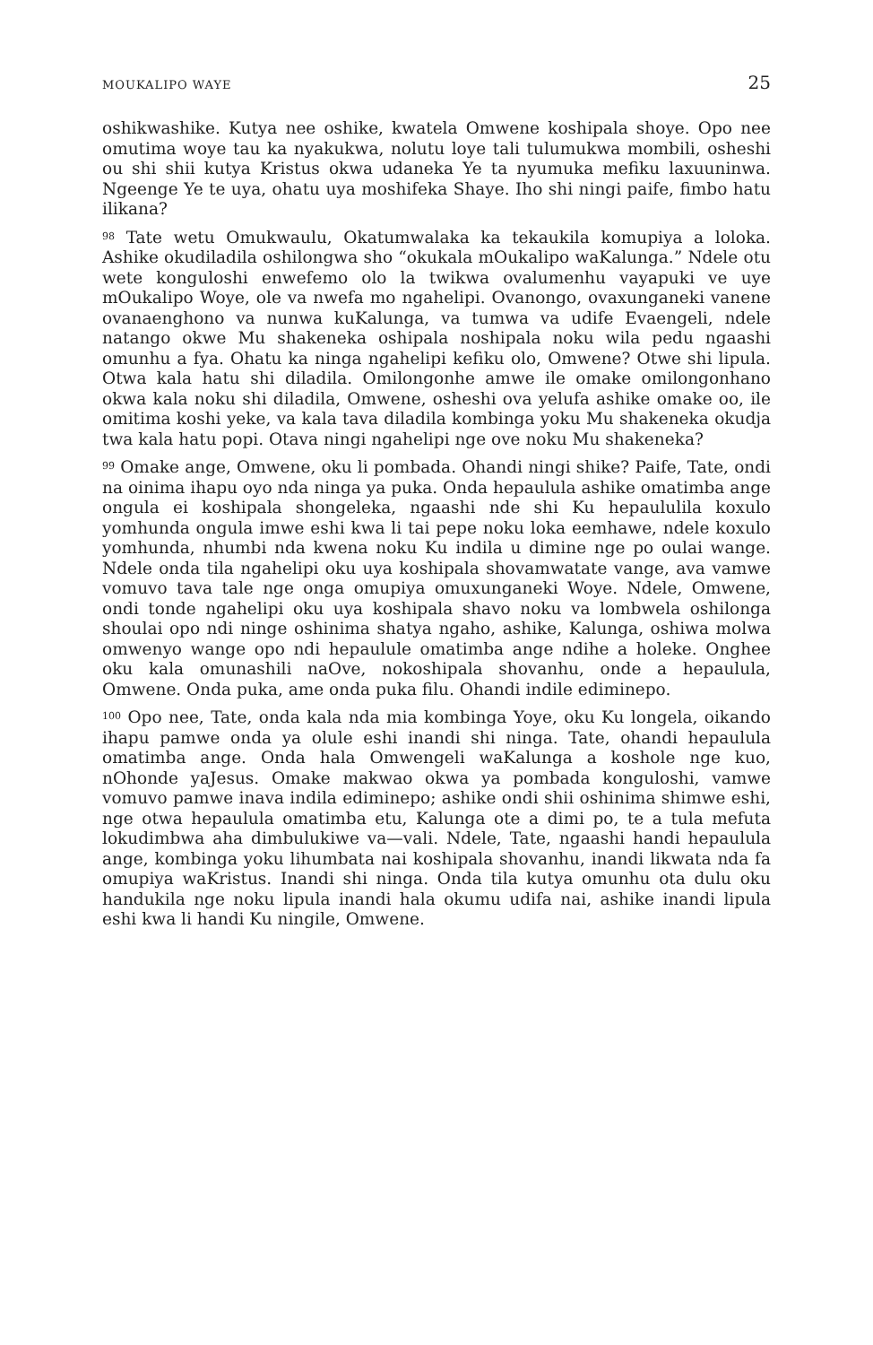MOUKALIPO WAYE 25
oshikwashike. Kutya nee oshike, kwatela Omwene koshipala shoye. Opo nee omutima woye tau ka nyakukwa, nolutu loye tali tulumukwa mombili, osheshi ou shi shii kutya Kristus okwa udaneka Ye ta nyumuka mefiku laxuuninwa. Ngeenge Ye te uya, ohatu uya moshifeka Shaye. Iho shi ningi paife, fimbo hatu ilikana?
<sup>98</sup> Tate wetu Omukwaulu, Okatumwalaka ka tekaukila komupiya a loloka. Ashike okudiladila oshilongwa sho “okukala mOukalipo waKalunga.” Ndele otu wete konguloshi enwefemo olo la twikwa ovalumenhu vayapuki ve uye mOukalipo Woye, ole va nwefa mo ngahelipi. Ovanongo, ovaxunganeki vanene ovanaenghono va nunwa kuKalunga, va tumwa va udife Evaengeli, ndele natango okwe Mu shakeneka oshipala noshipala noku wila pedu ngaashi omunhu a fya. Ohatu ka ninga ngahelipi kefiku olo, Omwene? Otwe shi lipula. Otwa kala hatu shi diladila. Omilongonhe amwe ile omake omilongonhano okwa kala noku shi diladila, Omwene, osheshi ova yelufa ashike omake oo, ile omitima koshi yeke, va kala tava diladila kombinga yoku Mu shakeneka okudja twa kala hatu popi. Otava ningi ngahelipi nge ove noku Mu shakeneka?
<sup>99</sup> Omake ange, Omwene, oku li pombada. Ohandi ningi shike? Paife, Tate, ondi na oinima ihapu oyo nda ninga ya puka. Onda hepaulula ashike omatimba ange ongula ei koshipala shongeleka, ngaashi nde shi Ku hepaululila koxulo yomhunda ongula imwe eshi kwa li tai pepe noku loka eemhawe, ndele koxulo yomhunda, nhumbi nda kwena noku Ku indila u dimine nge po oulai wange. Ndele onda tila ngahelipi oku uya koshipala shovamwatate vange, ava vamwe vomuvo tava tale nge onga omupiya omuxunganeki Woye. Ndele, Omwene, ondi tonde ngahelipi oku uya koshipala shavo noku va lombwela oshilonga shoulai opo ndi ninge oshinima shatya ngaho, ashike, Kalunga, oshiwa molwa omwenyo wange opo ndi hepaulule omatimba ange ndihe a holeke. Onghee oku kala omunashili naOve, nokoshipala shovanhu, onde a hepaulula, Omwene. Onda puka, ame onda puka filu. Ohandi indile ediminepo.
<sup>100</sup> Opo nee, Tate, onda kala nda mia kombinga Yoye, oku Ku longela, oikando ihapu pamwe onda ya olule eshi inandi shi ninga. Tate, ohandi hepaulula omatimba ange. Onda hala Omwengeli waKalunga a koshole nge kuo, nOhonde yaJesus. Omake makwao okwa ya pombada konguloshi, vamwe vomuvo pamwe inava indila ediminepo; ashike ondi shii oshinima shimwe eshi, nge otwa hepaulula omatimba etu, Kalunga ote a dimi po, te a tula mefuta lokudimbwa aha dimbulukiwe va—vali. Ndele, Tate, ngaashi handi hepaulula ange, kombinga yoku lihumbata nai koshipala shovanhu, inandi likwata nda fa omupiya waKristus. Inandi shi ninga. Onda tila kutya omunhu ota dulu oku handukila nge noku lipula inandi hala okumu udifa nai, ashike inandi lipula eshi kwa li handi Ku ningile, Omwene.